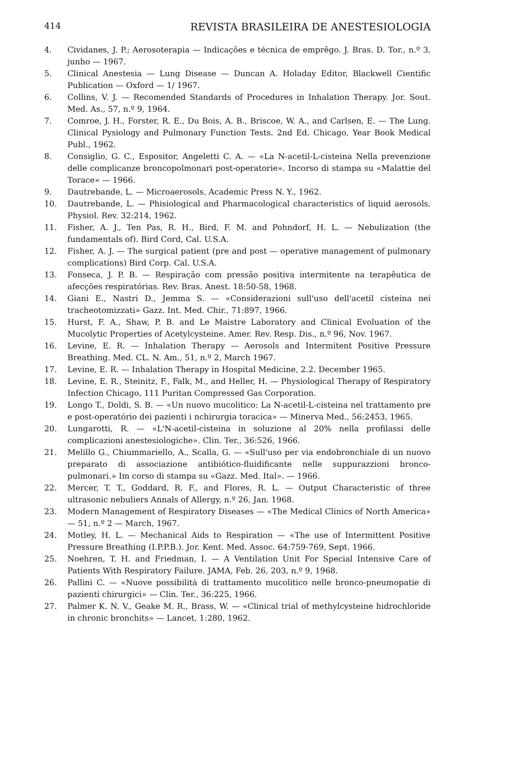414 REVISTA BRASILEIRA DE ANESTESIOLOGIA
4. Cividanes, J. P.; Aerosoterapia — Indicações e técnica de emprêgo. J. Bras. D. Tor., n.º 3, junho — 1967.
5. Clinical Anestesia — Lung Disease — Duncan A. Holaday Editor, Blackwell Cientific Publication — Oxford — 1/ 1967.
6. Collins, V. J. — Recomended Standards of Procedures in Inhalation Therapy. Jor. Sout. Med. As., 57, n.º 9, 1964.
7. Comroe, J. H., Forster, R. E., Du Bois, A. B., Briscoe, W. A., and Carlsen, E. — The Lung. Clinical Pysiology and Pulmonary Function Tests. 2nd Ed. Chicago, Year Book Medical Publ., 1962.
8. Consiglio, G. C., Espositor, Angeletti C. A. — «La N-acetil-L-cisteina Nella prevenzione delle complicanze broncopolmonari post-operatorie». Incorso di stampa su «Malattie del Torace» — 1966.
9. Dautrebande, L. — Microaerosols. Academic Press N. Y., 1962.
10. Dautrebande, L. — Phisiological and Pharmacological characteristics of liquid aerosols. Physiol. Rev. 32:214, 1962.
11. Fisher, A. J., Ten Pas, R. H., Bird, F. M. and Pohndorf, H. L. — Nebulization (the fundamentals of). Bird Cord, Cal. U.S.A.
12. Fisher, A. J. — The surgical patient (pre and post — operative management of pulmonary complications) Bird Corp. Cal. U.S.A.
13. Fonseca, J. P. B. — Respiração com pressão positiva intermitente na terapêutica de afecções respiratórias. Rev. Bras. Anest. 18:50-58, 1968.
14. Giani E., Nastri D., Jemma S. — «Considerazioni sull'uso dell'acetil cisteina nei tracheotomizzati» Gazz. Int. Med. Chir., 71:897, 1966.
15. Hurst, F. A., Shaw, P. B. and Le Maistre Laboratory and Clinical Evoluation of the Mucolytic Properties of Acetylcysteine. Amer. Rev. Resp. Dis., n.º 96, Nov. 1967.
16. Levine, E. R. — Inhalation Therapy — Aerosols and Intermitent Positive Pressure Breathing. Med. CL. N. Am., 51, n.º 2, March 1967.
17. Levine, E. R. — Inhalation Therapy in Hospital Medicine, 2.2. December 1965.
18. Levine, E. R., Steinitz, F., Falk, M., and Heller, H. — Physiological Therapy of Respiratory Infection Chicago, 111 Puritan Compressed Gas Corporation.
19. Longo T., Doldi, S. B. — «Un nuovo mucolitico: La N-acetil-L-cisteina nel trattamento pre e post-operatório dei pazienti i nchirurgia toracica» — Minerva Med., 56:2453, 1965.
20. Lungarotti, R. — «L'N-acetil-cisteina in soluzione al 20% nella profilassi delle complicazioni anestesiologiche». Clin. Ter., 36:526, 1966.
21. Melillo G., Chiummariello, A., Scalla, G. — «Sull'uso per via endobronchiale di un nuovo preparato di associazione antibiótico-fluidificante nelle suppurazzioni bronco-pulmonari.» Im corso di stampa su «Gazz. Med. Ital». — 1966.
22. Mercer, T. T., Goddard, R. F., and Flores, R. L. — Output Characteristic of three ultrasonic nebuliers Annals of Allergy, n.º 26, Jan. 1968.
23. Modern Management of Respiratory Diseases — «The Medical Clinics of North America» — 51, n.º 2 — March, 1967.
24. Motley, H. L. — Mechanical Aids to Respiration — «The use of Intermittent Positive Pressure Breathing (I.P.P.B.). Jor. Kent. Med. Assoc. 64:759-769, Sept. 1966.
25. Noehren, T. H. and Friedman, I. — A Ventilation Unit For Special Intensive Care of Patients With Respiratory Failure. JAMA, Feb. 26, 203, n.º 9, 1968.
26. Pallini C. — «Nuove possibilità di trattamento mucolitico nelle bronco-pneumopatie di pazienti chirurgici» — Clin. Ter., 36:225, 1966.
27. Palmer K. N. V., Geake M. R., Brass, W. — «Clinical trial of methylcysteine hidrochloride in chronic bronchits» — Lancet, 1:280, 1962.